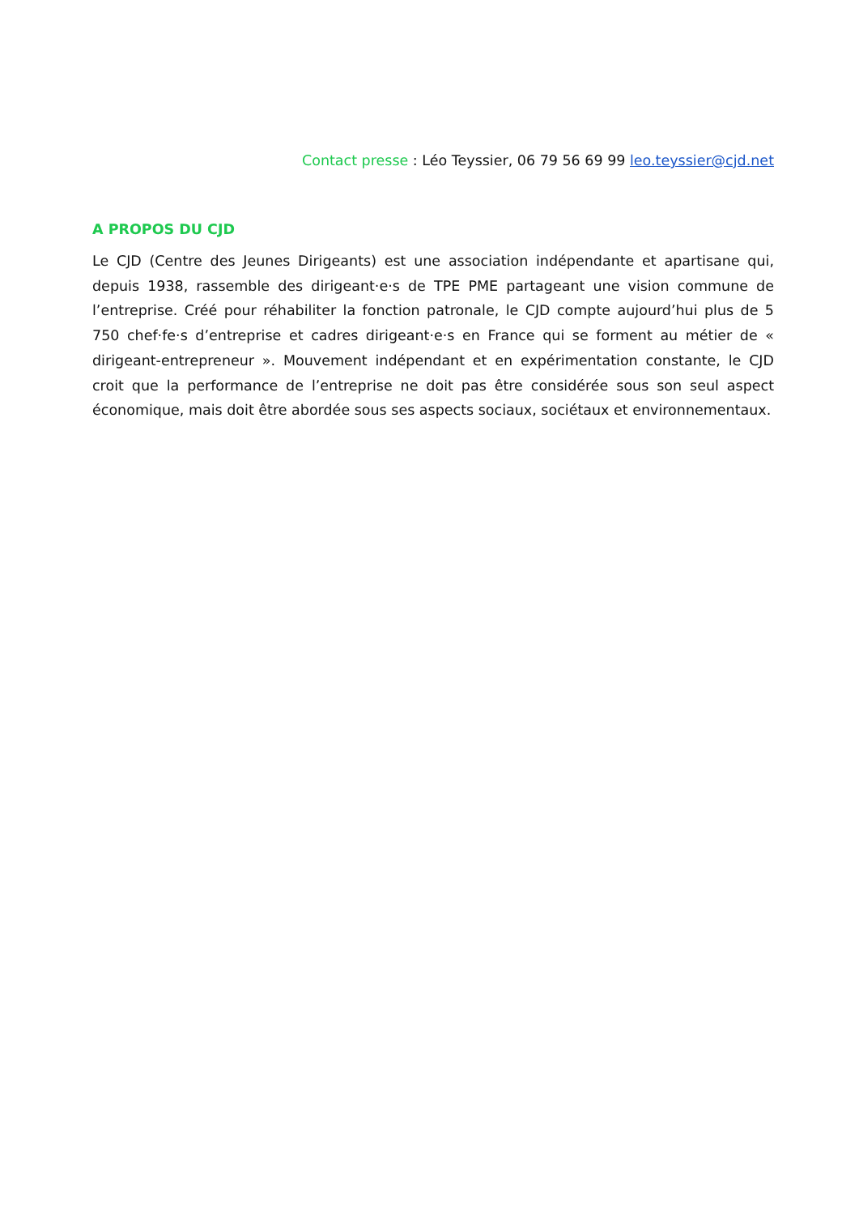Contact presse : Léo Teyssier, 06 79 56 69 99 leo.teyssier@cjd.net
A PROPOS DU CJD
Le CJD (Centre des Jeunes Dirigeants) est une association indépendante et apartisane qui, depuis 1938, rassemble des dirigeant·e·s de TPE PME partageant une vision commune de l’entreprise. Créé pour réhabiliter la fonction patronale, le CJD compte aujourd’hui plus de 5 750 chef·fe·s d’entreprise et cadres dirigeant·e·s en France qui se forment au métier de « dirigeant-entrepreneur ». Mouvement indépendant et en expérimentation constante, le CJD croit que la performance de l’entreprise ne doit pas être considérée sous son seul aspect économique, mais doit être abordée sous ses aspects sociaux, sociétaux et environnementaux.